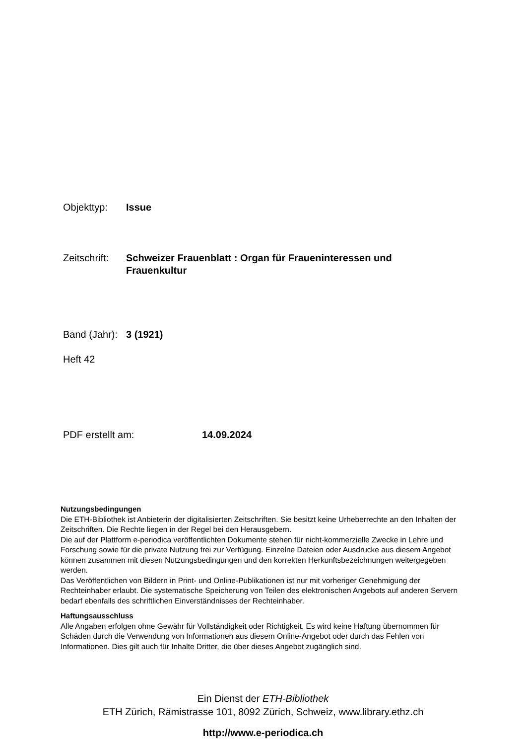Objekttyp: Issue
Zeitschrift: Schweizer Frauenblatt : Organ für Fraueninteressen und Frauenkultur
Band (Jahr): 3 (1921)
Heft 42
PDF erstellt am: 14.09.2024
Nutzungsbedingungen
Die ETH-Bibliothek ist Anbieterin der digitalisierten Zeitschriften. Sie besitzt keine Urheberrechte an den Inhalten der Zeitschriften. Die Rechte liegen in der Regel bei den Herausgebern.
Die auf der Plattform e-periodica veröffentlichten Dokumente stehen für nicht-kommerzielle Zwecke in Lehre und Forschung sowie für die private Nutzung frei zur Verfügung. Einzelne Dateien oder Ausdrucke aus diesem Angebot können zusammen mit diesen Nutzungsbedingungen und den korrekten Herkunftsbezeichnungen weitergegeben werden.
Das Veröffentlichen von Bildern in Print- und Online-Publikationen ist nur mit vorheriger Genehmigung der Rechteinhaber erlaubt. Die systematische Speicherung von Teilen des elektronischen Angebots auf anderen Servern bedarf ebenfalls des schriftlichen Einverständnisses der Rechteinhaber.
Haftungsausschluss
Alle Angaben erfolgen ohne Gewähr für Vollständigkeit oder Richtigkeit. Es wird keine Haftung übernommen für Schäden durch die Verwendung von Informationen aus diesem Online-Angebot oder durch das Fehlen von Informationen. Dies gilt auch für Inhalte Dritter, die über dieses Angebot zugänglich sind.
Ein Dienst der ETH-Bibliothek
ETH Zürich, Rämistrasse 101, 8092 Zürich, Schweiz, www.library.ethz.ch
http://www.e-periodica.ch